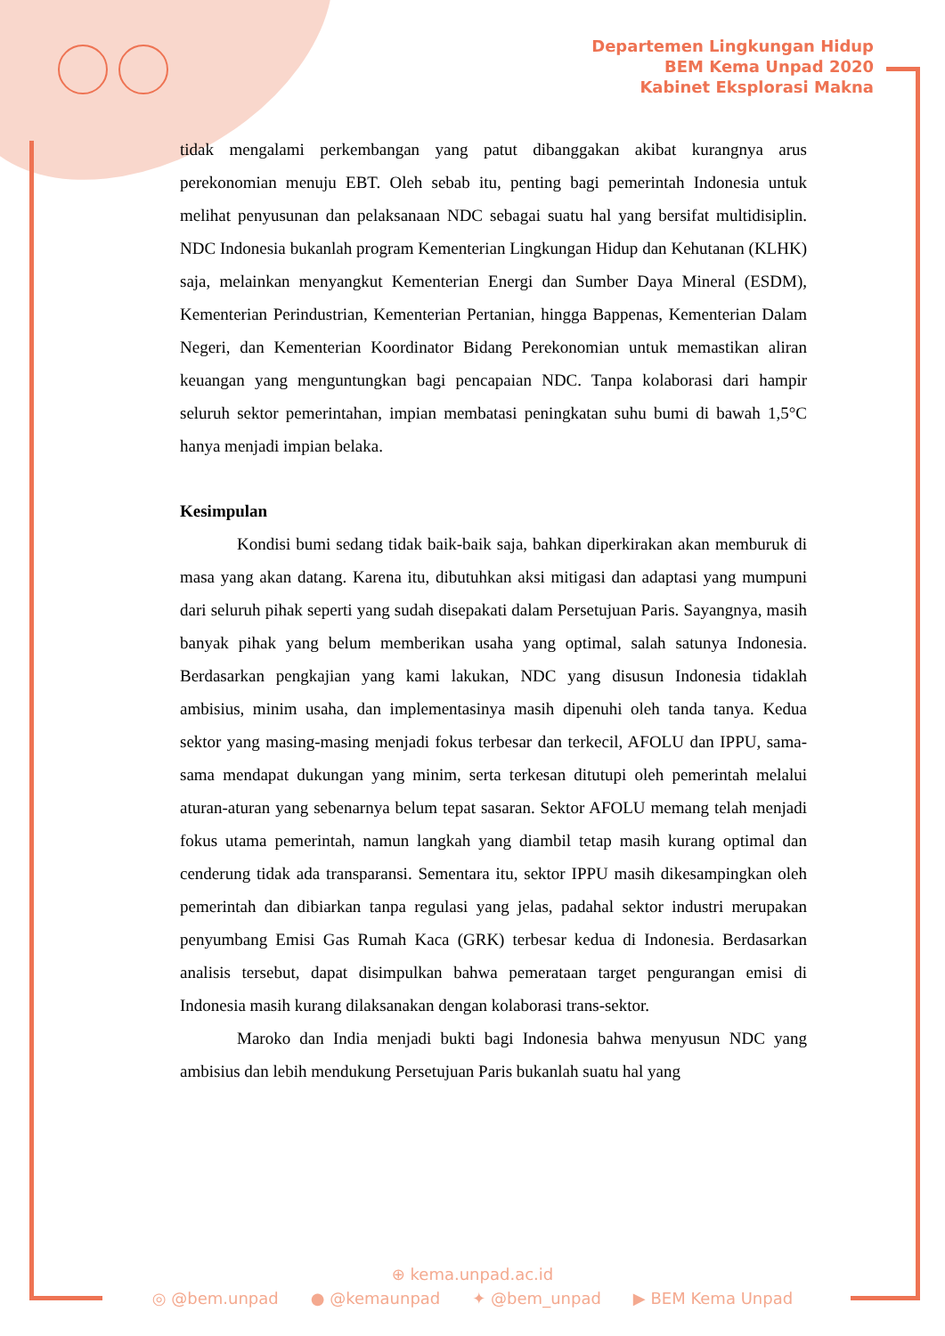Departemen Lingkungan Hidup
BEM Kema Unpad 2020
Kabinet Eksplorasi Makna
tidak mengalami perkembangan yang patut dibanggakan akibat kurangnya arus perekonomian menuju EBT. Oleh sebab itu, penting bagi pemerintah Indonesia untuk melihat penyusunan dan pelaksanaan NDC sebagai suatu hal yang bersifat multidisiplin. NDC Indonesia bukanlah program Kementerian Lingkungan Hidup dan Kehutanan (KLHK) saja, melainkan menyangkut Kementerian Energi dan Sumber Daya Mineral (ESDM), Kementerian Perindustrian, Kementerian Pertanian, hingga Bappenas, Kementerian Dalam Negeri, dan Kementerian Koordinator Bidang Perekonomian untuk memastikan aliran keuangan yang menguntungkan bagi pencapaian NDC. Tanpa kolaborasi dari hampir seluruh sektor pemerintahan, impian membatasi peningkatan suhu bumi di bawah 1,5°C hanya menjadi impian belaka.
Kesimpulan
Kondisi bumi sedang tidak baik-baik saja, bahkan diperkirakan akan memburuk di masa yang akan datang. Karena itu, dibutuhkan aksi mitigasi dan adaptasi yang mumpuni dari seluruh pihak seperti yang sudah disepakati dalam Persetujuan Paris. Sayangnya, masih banyak pihak yang belum memberikan usaha yang optimal, salah satunya Indonesia. Berdasarkan pengkajian yang kami lakukan, NDC yang disusun Indonesia tidaklah ambisius, minim usaha, dan implementasinya masih dipenuhi oleh tanda tanya. Kedua sektor yang masing-masing menjadi fokus terbesar dan terkecil, AFOLU dan IPPU, sama-sama mendapat dukungan yang minim, serta terkesan ditutupi oleh pemerintah melalui aturan-aturan yang sebenarnya belum tepat sasaran. Sektor AFOLU memang telah menjadi fokus utama pemerintah, namun langkah yang diambil tetap masih kurang optimal dan cenderung tidak ada transparansi. Sementara itu, sektor IPPU masih dikesampingkan oleh pemerintah dan dibiarkan tanpa regulasi yang jelas, padahal sektor industri merupakan penyumbang Emisi Gas Rumah Kaca (GRK) terbesar kedua di Indonesia. Berdasarkan analisis tersebut, dapat disimpulkan bahwa pemerataan target pengurangan emisi di Indonesia masih kurang dilaksanakan dengan kolaborasi trans-sektor.
Maroko dan India menjadi bukti bagi Indonesia bahwa menyusun NDC yang ambisius dan lebih mendukung Persetujuan Paris bukanlah suatu hal yang
⊕ kema.unpad.ac.id
◎ @bem.unpad ● @kemaunpad ✦ @bem_unpad ▶ BEM Kema Unpad